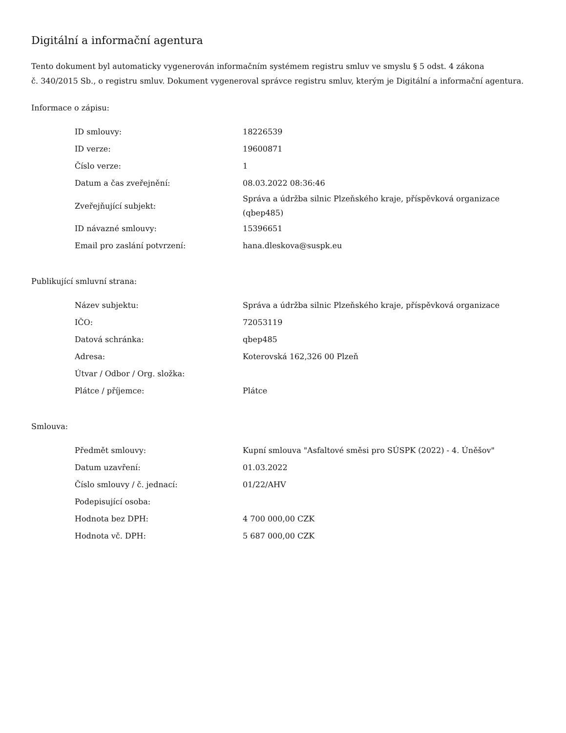Digitální a informační agentura
Tento dokument byl automaticky vygenerován informačním systémem registru smluv ve smyslu § 5 odst. 4 zákona
č. 340/2015 Sb., o registru smluv. Dokument vygeneroval správce registru smluv, kterým je Digitální a informační agentura.
Informace o zápisu:
| ID smlouvy: | 18226539 |
| ID verze: | 19600871 |
| Číslo verze: | 1 |
| Datum a čas zveřejnění: | 08.03.2022 08:36:46 |
| Zveřejňující subjekt: | Správa a údržba silnic Plzeňského kraje, příspěvková organizace (qbep485) |
| ID návazné smlouvy: | 15396651 |
| Email pro zaslání potvrzení: | hana.dleskova@suspk.eu |
Publikující smluvní strana:
| Název subjektu: | Správa a údržba silnic Plzeňského kraje, příspěvková organizace |
| IČO: | 72053119 |
| Datová schránka: | qbep485 |
| Adresa: | Koterovská 162,326 00 Plzeň |
| Útvar / Odbor / Org. složka: | |
| Plátce / příjemce: | Plátce |
Smlouva:
| Předmět smlouvy: | Kupní smlouva "Asfaltové směsi pro SÚSPK (2022) - 4. Úněšov" |
| Datum uzavření: | 01.03.2022 |
| Číslo smlouvy / č. jednací: | 01/22/AHV |
| Podepisující osoba: | |
| Hodnota bez DPH: | 4 700 000,00 CZK |
| Hodnota vč. DPH: | 5 687 000,00 CZK |